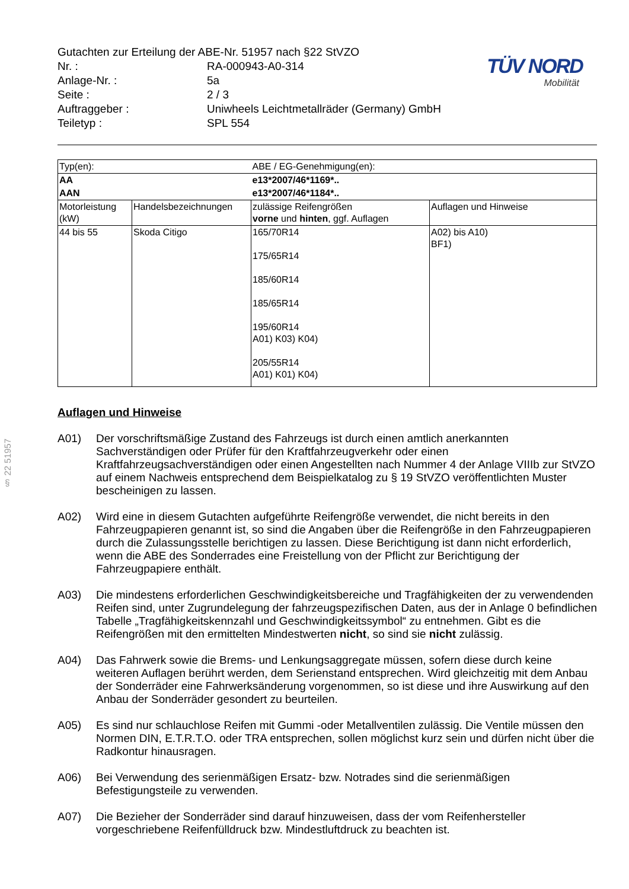§ 22 51957
TÜV NORD
Mobilität
Gutachten zur Erteilung der ABE-Nr. 51957 nach §22 StVZO
Nr. :
RA-000943-A0-314
Anlage-Nr. :
5a
Seite :
2 / 3
Auftraggeber :
Uniwheels Leichtmetallräder (Germany) GmbH
Teiletyp :
SPL 554
| Typ(en): | | ABE / EG-Genehmigung(en): | |
| AA | | e13*2007/46*1169*.. | |
| AAN | | e13*2007/46*1184*.. | |
| Motorleistung (kW) | Handelsbezeichnungen | zulässige Reifengrößen vorne und hinten , ggf. Auflagen | Auflagen und Hinweise |
| 44 bis 55 | Skoda Citigo | 165/70R14 175/65R14 185/60R14 185/65R14 195/60R14 A01) K03) K04) 205/55R14 A01) K01) K04) | A02) bis A10) BF1) |
Auflagen und Hinweise
A01)
Der vorschriftsmäßige Zustand des Fahrzeugs ist durch einen amtlich anerkannten Sachverständigen oder Prüfer für den Kraftfahrzeugverkehr oder einen Kraftfahrzeugsachverständigen oder einen Angestellten nach Nummer 4 der Anlage VIIIb zur StVZO auf einem Nachweis entsprechend dem Beispielkatalog zu § 19 StVZO veröffentlichten Muster bescheinigen zu lassen.
A02)
Wird eine in diesem Gutachten aufgeführte Reifengröße verwendet, die nicht bereits in den Fahrzeugpapieren genannt ist, so sind die Angaben über die Reifengröße in den Fahrzeugpapieren durch die Zulassungsstelle berichtigen zu lassen. Diese Berichtigung ist dann nicht erforderlich, wenn die ABE des Sonderrades eine Freistellung von der Pflicht zur Berichtigung der Fahrzeugpapiere enthält.
A03)
Die mindestens erforderlichen Geschwindigkeitsbereiche und Tragfähigkeiten der zu verwendenden Reifen sind, unter Zugrundelegung der fahrzeugspezifischen Daten, aus der in Anlage 0 befindlichen Tabelle „Tragfähigkeitskennzahl und Geschwindigkeitssymbol“ zu entnehmen. Gibt es die Reifengrößen mit den ermittelten Mindestwerten nicht, so sind sie nicht zulässig.
A04)
Das Fahrwerk sowie die Brems- und Lenkungsaggregate müssen, sofern diese durch keine weiteren Auflagen berührt werden, dem Serienstand entsprechen. Wird gleichzeitig mit dem Anbau der Sonderräder eine Fahrwerksänderung vorgenommen, so ist diese und ihre Auswirkung auf den Anbau der Sonderräder gesondert zu beurteilen.
A05)
Es sind nur schlauchlose Reifen mit Gummi -oder Metallventilen zulässig. Die Ventile müssen den Normen DIN, E.T.R.T.O. oder TRA entsprechen, sollen möglichst kurz sein und dürfen nicht über die Radkontur hinausragen.
A06)
Bei Verwendung des serienmäßigen Ersatz- bzw. Notrades sind die serienmäßigen Befestigungsteile zu verwenden.
A07)
Die Bezieher der Sonderräder sind darauf hinzuweisen, dass der vom Reifenhersteller vorgeschriebene Reifenfülldruck bzw. Mindestluftdruck zu beachten ist.